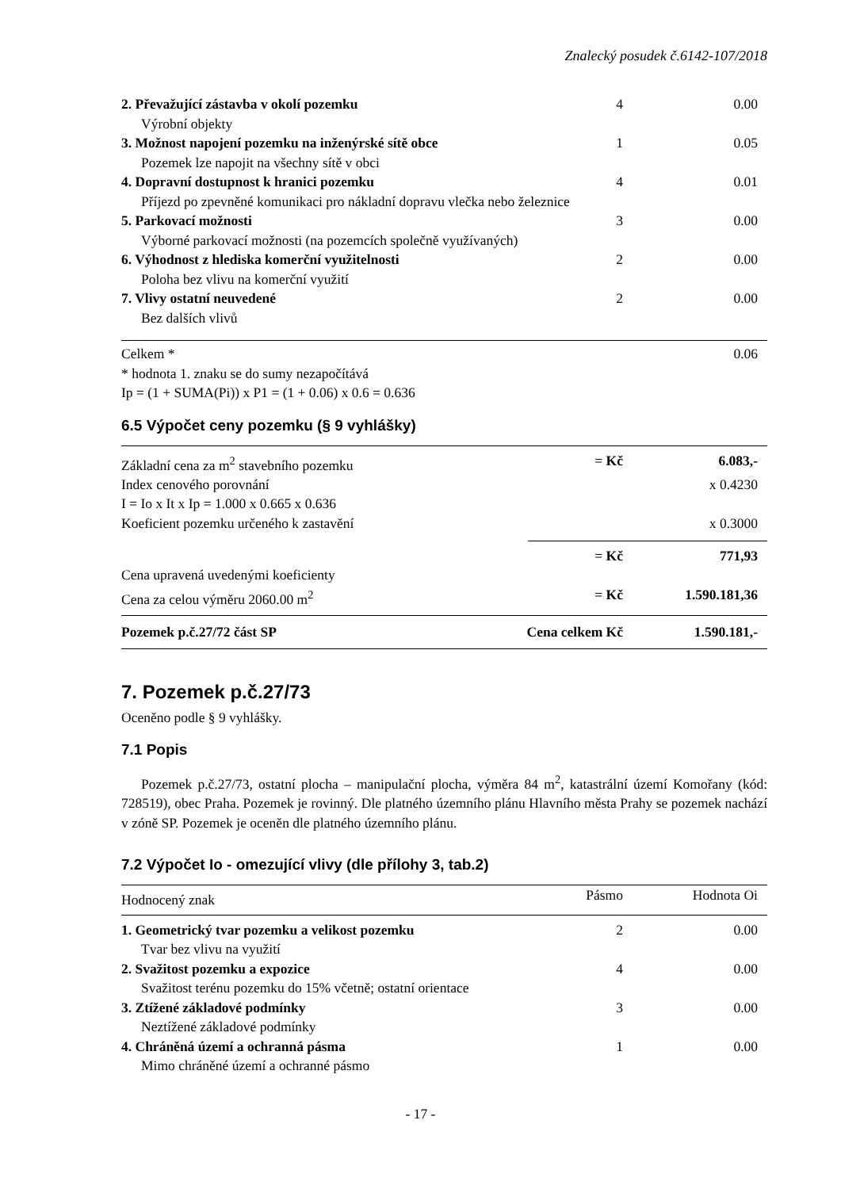Znalecký posudek č.6142-107/2018
| 2. Převažující zástavba v okolí pozemku | 4 | 0.00 |
| Výrobní objekty | | |
| 3. Možnost napojení pozemku na inženýrské sítě obce | 1 | 0.05 |
| Pozemek lze napojit na všechny sítě v obci | | |
| 4. Dopravní dostupnost k hranici pozemku | 4 | 0.01 |
| Příjezd po zpevněné komunikaci pro nákladní dopravu vlečka nebo železnice | | |
| 5. Parkovací možnosti | 3 | 0.00 |
| Výborné parkovací možnosti (na pozemcích společně využívaných) | | |
| 6. Výhodnost z hlediska komerční využitelnosti | 2 | 0.00 |
| Poloha bez vlivu na komerční využití | | |
| 7. Vlivy ostatní neuvedené | 2 | 0.00 |
| Bez dalších vlivů | | |
| Celkem * | | 0.06 |
* hodnota 1. znaku se do sumy nezapočítává
Ip = (1 + SUMA(Pi)) x P1 = (1 + 0.06) x 0.6 = 0.636
6.5 Výpočet ceny pozemku (§ 9 vyhlášky)
| Základní cena za m<sup>2</sup> stavebního pozemku | = Kč | 6.083,- |
| Index cenového porovnání | | x 0.4230 |
| I = Io x It x Ip = 1.000 x 0.665 x 0.636 | | |
| Koeficient pozemku určeného k zastavění | | x 0.3000 |
| | = Kč | 771,93 |
| Cena upravená uvedenými koeficienty |
| Cena za celou výměru 2060.00 m<sup>2</sup> | = Kč | 1.590.181,36 |
| Pozemek p.č.27/72 část SP | Cena celkem Kč | 1.590.181,- |
7. Pozemek p.č.27/73
Oceněno podle § 9 vyhlášky.
7.1 Popis
Pozemek p.č.27/73, ostatní plocha – manipulační plocha, výměra 84 m<sup>2</sup>, katastrální území Komořany (kód: 728519), obec Praha. Pozemek je rovinný. Dle platného územního plánu Hlavního města Prahy se pozemek nachází v zóně SP. Pozemek je oceněn dle platného územního plánu.
7.2 Výpočet Io - omezující vlivy (dle přílohy 3, tab.2)
| Hodnocený znak | Pásmo | Hodnota Oi |
| --- | --- | --- |
| 1. Geometrický tvar pozemku a velikost pozemku | 2 | 0.00 |
| Tvar bez vlivu na využití | | |
| 2. Svažitost pozemku a expozice | 4 | 0.00 |
| Svažitost terénu pozemku do 15% včetně; ostatní orientace | | |
| 3. Ztížené základové podmínky | 3 | 0.00 |
| Neztížené základové podmínky | | |
| 4. Chráněná území a ochranná pásma | 1 | 0.00 |
| Mimo chráněné území a ochranné pásmo | | |
- 17 -